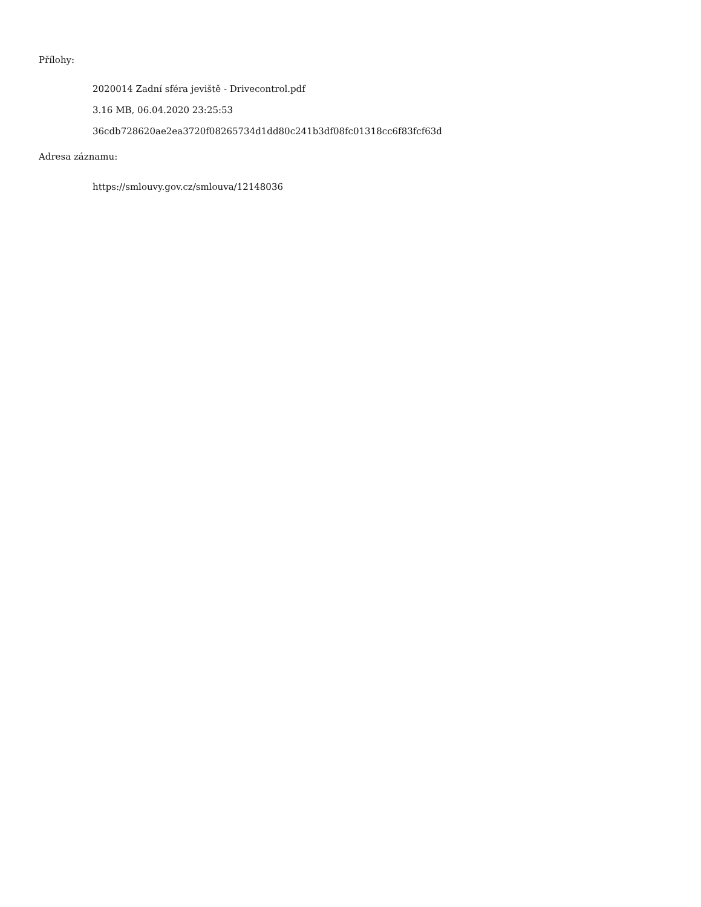Přílohy:
2020014 Zadní sféra jeviště - Drivecontrol.pdf
3.16 MB, 06.04.2020 23:25:53
36cdb728620ae2ea3720f08265734d1dd80c241b3df08fc01318cc6f83fcf63d
Adresa záznamu:
https://smlouvy.gov.cz/smlouva/12148036